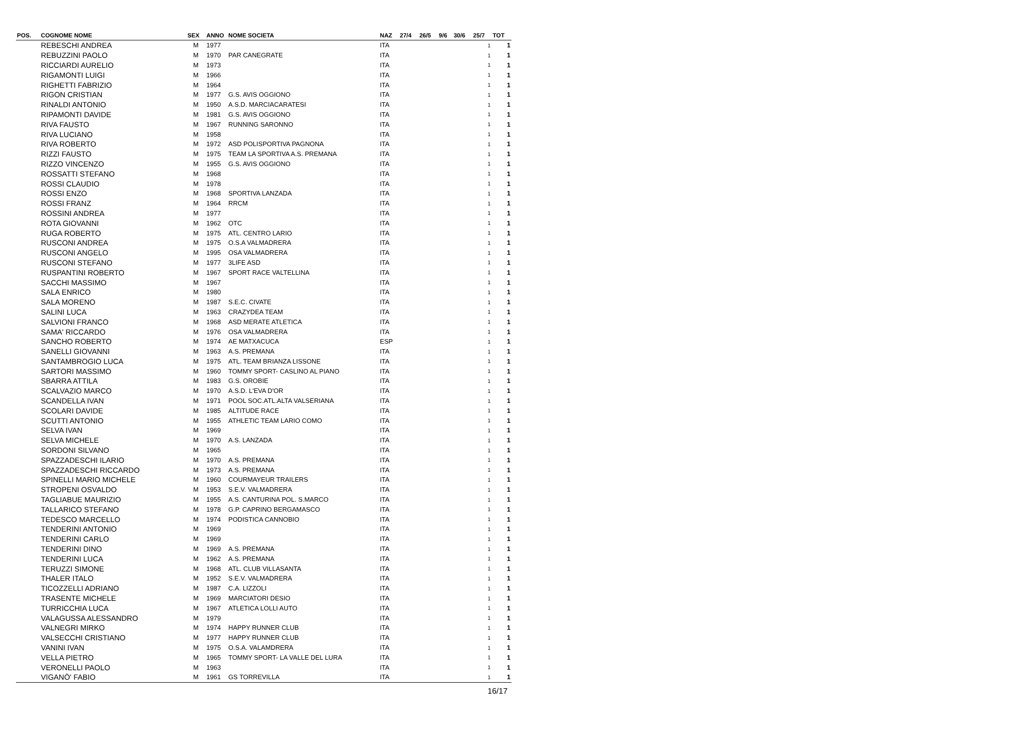| POS. | COGNOME NOME | SEX | ANNO | NOME SOCIETA | NAZ | 27/4 | 26/5 | 9/6 | 30/6 | 25/7 | TOT |
| --- | --- | --- | --- | --- | --- | --- | --- | --- | --- | --- | --- |
| | REBESCHI ANDREA | M | 1977 | | ITA | | | | | 1 | 1 |
| | REBUZZINI PAOLO | M | 1970 | PAR CANEGRATE | ITA | | | | | 1 | 1 |
| | RICCIARDI AURELIO | M | 1973 | | ITA | | | | | 1 | 1 |
| | RIGAMONTI LUIGI | M | 1966 | | ITA | | | | | 1 | 1 |
| | RIGHETTI FABRIZIO | M | 1964 | | ITA | | | | | 1 | 1 |
| | RIGON CRISTIAN | M | 1977 | G.S. AVIS OGGIONO | ITA | | | | | 1 | 1 |
| | RINALDI ANTONIO | M | 1950 | A.S.D. MARCIACARATESI | ITA | | | | | 1 | 1 |
| | RIPAMONTI DAVIDE | M | 1981 | G.S. AVIS OGGIONO | ITA | | | | | 1 | 1 |
| | RIVA FAUSTO | M | 1967 | RUNNING SARONNO | ITA | | | | | 1 | 1 |
| | RIVA LUCIANO | M | 1958 | | ITA | | | | | 1 | 1 |
| | RIVA ROBERTO | M | 1972 | ASD POLISPORTIVA PAGNONA | ITA | | | | | 1 | 1 |
| | RIZZI FAUSTO | M | 1975 | TEAM LA SPORTIVA A.S. PREMANA | ITA | | | | | 1 | 1 |
| | RIZZO VINCENZO | M | 1955 | G.S. AVIS OGGIONO | ITA | | | | | 1 | 1 |
| | ROSSATTI STEFANO | M | 1968 | | ITA | | | | | 1 | 1 |
| | ROSSI CLAUDIO | M | 1978 | | ITA | | | | | 1 | 1 |
| | ROSSI ENZO | M | 1968 | SPORTIVA LANZADA | ITA | | | | | 1 | 1 |
| | ROSSI FRANZ | M | 1964 | RRCM | ITA | | | | | 1 | 1 |
| | ROSSINI ANDREA | M | 1977 | | ITA | | | | | 1 | 1 |
| | ROTA GIOVANNI | M | 1962 | OTC | ITA | | | | | 1 | 1 |
| | RUGA ROBERTO | M | 1975 | ATL. CENTRO LARIO | ITA | | | | | 1 | 1 |
| | RUSCONI ANDREA | M | 1975 | O.S.A VALMADRERA | ITA | | | | | 1 | 1 |
| | RUSCONI ANGELO | M | 1995 | OSA VALMADRERA | ITA | | | | | 1 | 1 |
| | RUSCONI STEFANO | M | 1977 | 3LIFE ASD | ITA | | | | | 1 | 1 |
| | RUSPANTINI ROBERTO | M | 1967 | SPORT RACE VALTELLINA | ITA | | | | | 1 | 1 |
| | SACCHI MASSIMO | M | 1967 | | ITA | | | | | 1 | 1 |
| | SALA ENRICO | M | 1980 | | ITA | | | | | 1 | 1 |
| | SALA MORENO | M | 1987 | S.E.C. CIVATE | ITA | | | | | 1 | 1 |
| | SALINI LUCA | M | 1963 | CRAZYDEA TEAM | ITA | | | | | 1 | 1 |
| | SALVIONI FRANCO | M | 1968 | ASD MERATE ATLETICA | ITA | | | | | 1 | 1 |
| | SAMA' RICCARDO | M | 1976 | OSA VALMADRERA | ITA | | | | | 1 | 1 |
| | SANCHO ROBERTO | M | 1974 | AE MATXACUCA | ESP | | | | | 1 | 1 |
| | SANELLI GIOVANNI | M | 1963 | A.S. PREMANA | ITA | | | | | 1 | 1 |
| | SANTAMBROGIO LUCA | M | 1975 | ATL. TEAM BRIANZA LISSONE | ITA | | | | | 1 | 1 |
| | SARTORI MASSIMO | M | 1960 | TOMMY SPORT- CASLINO AL PIANO | ITA | | | | | 1 | 1 |
| | SBARRA ATTILA | M | 1983 | G.S. OROBIE | ITA | | | | | 1 | 1 |
| | SCALVAZIO MARCO | M | 1970 | A.S.D. L'EVA D'OR | ITA | | | | | 1 | 1 |
| | SCANDELLA IVAN | M | 1971 | POOL SOC.ATL.ALTA VALSERIANA | ITA | | | | | 1 | 1 |
| | SCOLARI DAVIDE | M | 1985 | ALTITUDE RACE | ITA | | | | | 1 | 1 |
| | SCUTTI ANTONIO | M | 1955 | ATHLETIC TEAM LARIO COMO | ITA | | | | | 1 | 1 |
| | SELVA IVAN | M | 1969 | | ITA | | | | | 1 | 1 |
| | SELVA MICHELE | M | 1970 | A.S. LANZADA | ITA | | | | | 1 | 1 |
| | SORDONI SILVANO | M | 1965 | | ITA | | | | | 1 | 1 |
| | SPAZZADESCHI ILARIO | M | 1970 | A.S. PREMANA | ITA | | | | | 1 | 1 |
| | SPAZZADESCHI RICCARDO | M | 1973 | A.S. PREMANA | ITA | | | | | 1 | 1 |
| | SPINELLI MARIO MICHELE | M | 1960 | COURMAYEUR TRAILERS | ITA | | | | | 1 | 1 |
| | STROPENI OSVALDO | M | 1953 | S.E.V. VALMADRERA | ITA | | | | | 1 | 1 |
| | TAGLIABUE MAURIZIO | M | 1955 | A.S. CANTURINA POL. S.MARCO | ITA | | | | | 1 | 1 |
| | TALLARICO STEFANO | M | 1978 | G.P. CAPRINO BERGAMASCO | ITA | | | | | 1 | 1 |
| | TEDESCO MARCELLO | M | 1974 | PODISTICA CANNOBIO | ITA | | | | | 1 | 1 |
| | TENDERINI ANTONIO | M | 1969 | | ITA | | | | | 1 | 1 |
| | TENDERINI CARLO | M | 1969 | | ITA | | | | | 1 | 1 |
| | TENDERINI DINO | M | 1969 | A.S. PREMANA | ITA | | | | | 1 | 1 |
| | TENDERINI LUCA | M | 1962 | A.S. PREMANA | ITA | | | | | 1 | 1 |
| | TERUZZI SIMONE | M | 1968 | ATL. CLUB VILLASANTA | ITA | | | | | 1 | 1 |
| | THALER ITALO | M | 1952 | S.E.V. VALMADRERA | ITA | | | | | 1 | 1 |
| | TICOZZELLI ADRIANO | M | 1987 | C.A. LIZZOLI | ITA | | | | | 1 | 1 |
| | TRASENTE MICHELE | M | 1969 | MARCIATORI DESIO | ITA | | | | | 1 | 1 |
| | TURRICCHIA LUCA | M | 1967 | ATLETICA LOLLI AUTO | ITA | | | | | 1 | 1 |
| | VALAGUSSA ALESSANDRO | M | 1979 | | ITA | | | | | 1 | 1 |
| | VALNEGRI MIRKO | M | 1974 | HAPPY RUNNER CLUB | ITA | | | | | 1 | 1 |
| | VALSECCHI CRISTIANO | M | 1977 | HAPPY RUNNER CLUB | ITA | | | | | 1 | 1 |
| | VANINI IVAN | M | 1975 | O.S.A. VALAMDRERA | ITA | | | | | 1 | 1 |
| | VELLA PIETRO | M | 1965 | TOMMY SPORT- LA VALLE DEL LURA | ITA | | | | | 1 | 1 |
| | VERONELLI PAOLO | M | 1963 | | ITA | | | | | 1 | 1 |
| | VIGANÒ' FABIO | M | 1961 | GS TORREVILLA | ITA | | | | | 1 | 1 |
16/17